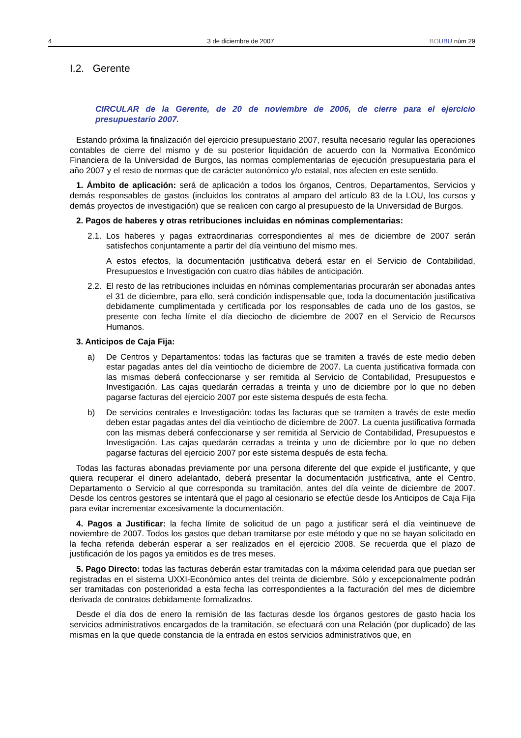4 3 de diciembre de 2007 BO UBU núm 29
I.2. Gerente
CIRCULAR de la Gerente, de 20 de noviembre de 2006, de cierre para el ejercicio presupuestario 2007.
Estando próxima la finalización del ejercicio presupuestario 2007, resulta necesario regular las operaciones contables de cierre del mismo y de su posterior liquidación de acuerdo con la Normativa Económico Financiera de la Universidad de Burgos, las normas complementarias de ejecución presupuestaria para el año 2007 y el resto de normas que de carácter autonómico y/o estatal, nos afecten en este sentido.
1. Ámbito de aplicación: será de aplicación a todos los órganos, Centros, Departamentos, Servicios y demás responsables de gastos (incluidos los contratos al amparo del artículo 83 de la LOU, los cursos y demás proyectos de investigación) que se realicen con cargo al presupuesto de la Universidad de Burgos.
2. Pagos de haberes y otras retribuciones incluidas en nóminas complementarias:
2.1.
Los haberes y pagas extraordinarias correspondientes al mes de diciembre de 2007 serán satisfechos conjuntamente a partir del día veintiuno del mismo mes.
A estos efectos, la documentación justificativa deberá estar en el Servicio de Contabilidad, Presupuestos e Investigación con cuatro días hábiles de anticipación.
2.2.
El resto de las retribuciones incluidas en nóminas complementarias procurarán ser abonadas antes el 31 de diciembre, para ello, será condición indispensable que, toda la documentación justificativa debidamente cumplimentada y certificada por los responsables de cada uno de los gastos, se presente con fecha límite el día dieciocho de diciembre de 2007 en el Servicio de Recursos Humanos.
3. Anticipos de Caja Fija:
a) De Centros y Departamentos: todas las facturas que se tramiten a través de este medio deben estar pagadas antes del día veintiocho de diciembre de 2007. La cuenta justificativa formada con las mismas deberá confeccionarse y ser remitida al Servicio de Contabilidad, Presupuestos e Investigación. Las cajas quedarán cerradas a treinta y uno de diciembre por lo que no deben pagarse facturas del ejercicio 2007 por este sistema después de esta fecha.
b) De servicios centrales e Investigación: todas las facturas que se tramiten a través de este medio deben estar pagadas antes del día veintiocho de diciembre de 2007. La cuenta justificativa formada con las mismas deberá confeccionarse y ser remitida al Servicio de Contabilidad, Presupuestos e Investigación. Las cajas quedarán cerradas a treinta y uno de diciembre por lo que no deben pagarse facturas del ejercicio 2007 por este sistema después de esta fecha.
Todas las facturas abonadas previamente por una persona diferente del que expide el justificante, y que quiera recuperar el dinero adelantado, deberá presentar la documentación justificativa, ante el Centro, Departamento o Servicio al que corresponda su tramitación, antes del día veinte de diciembre de 2007. Desde los centros gestores se intentará que el pago al cesionario se efectúe desde los Anticipos de Caja Fija para evitar incrementar excesivamente la documentación.
4. Pagos a Justificar: la fecha límite de solicitud de un pago a justificar será el día veintinueve de noviembre de 2007. Todos los gastos que deban tramitarse por este método y que no se hayan solicitado en la fecha referida deberán esperar a ser realizados en el ejercicio 2008. Se recuerda que el plazo de justificación de los pagos ya emitidos es de tres meses.
5. Pago Directo: todas las facturas deberán estar tramitadas con la máxima celeridad para que puedan ser registradas en el sistema UXXI-Económico antes del treinta de diciembre. Sólo y excepcionalmente podrán ser tramitadas con posterioridad a esta fecha las correspondientes a la facturación del mes de diciembre derivada de contratos debidamente formalizados.
Desde el día dos de enero la remisión de las facturas desde los órganos gestores de gasto hacia los servicios administrativos encargados de la tramitación, se efectuará con una Relación (por duplicado) de las mismas en la que quede constancia de la entrada en estos servicios administrativos que, en